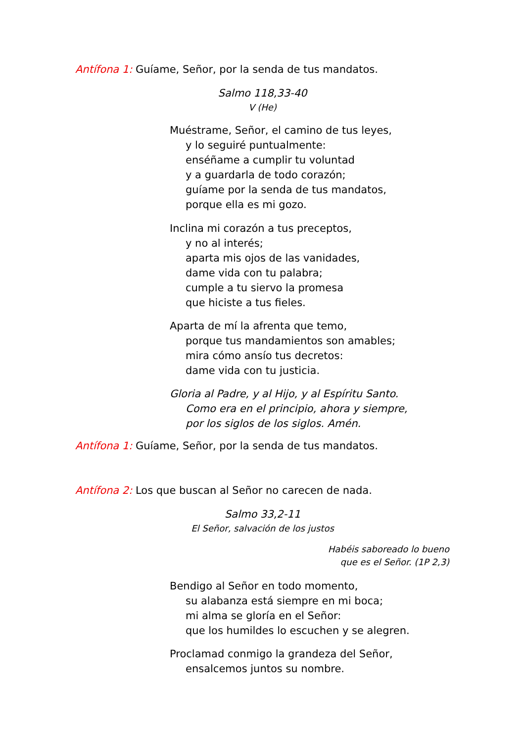Antífona 1: Guíame, Señor, por la senda de tus mandatos.
Salmo 118,33-40
V (He)
Muéstrame, Señor, el camino de tus leyes,
y lo seguiré puntualmente:
enséñame a cumplir tu voluntad
y a guardarla de todo corazón;
guíame por la senda de tus mandatos,
porque ella es mi gozo.
Inclina mi corazón a tus preceptos,
y no al interés;
aparta mis ojos de las vanidades,
dame vida con tu palabra;
cumple a tu siervo la promesa
que hiciste a tus fieles.
Aparta de mí la afrenta que temo,
porque tus mandamientos son amables;
mira cómo ansío tus decretos:
dame vida con tu justicia.
Gloria al Padre, y al Hijo, y al Espíritu Santo.
Como era en el principio, ahora y siempre,
por los siglos de los siglos. Amén.
Antífona 1: Guíame, Señor, por la senda de tus mandatos.
Antífona 2: Los que buscan al Señor no carecen de nada.
Salmo 33,2-11
El Señor, salvación de los justos
Habéis saboreado lo bueno
que es el Señor. (1P 2,3)
Bendigo al Señor en todo momento,
su alabanza está siempre en mi boca;
mi alma se gloría en el Señor:
que los humildes lo escuchen y se alegren.
Proclamad conmigo la grandeza del Señor,
ensalcemos juntos su nombre.